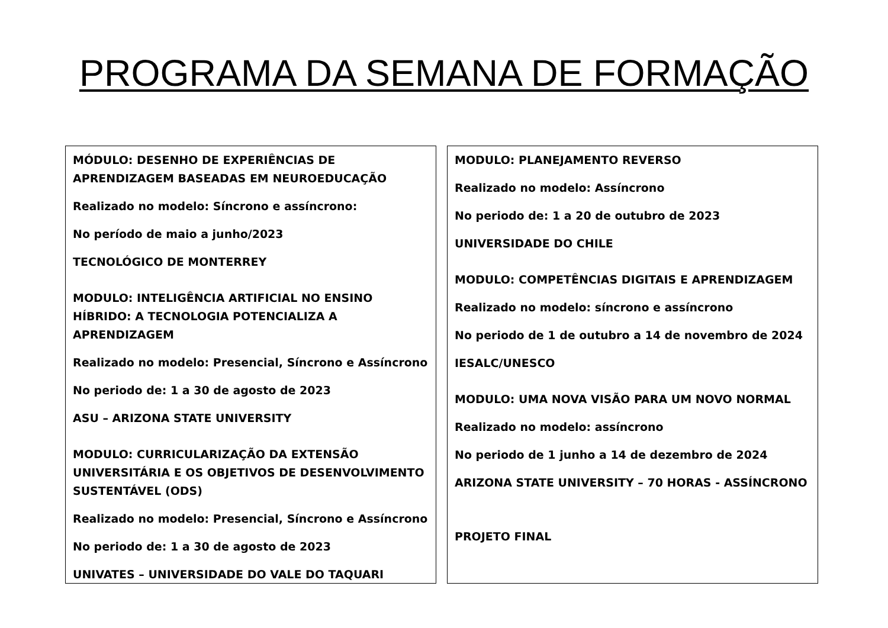PROGRAMA DA SEMANA DE FORMAÇÃO
MÓDULO: DESENHO DE EXPERIÊNCIAS DE APRENDIZAGEM BASEADAS EM NEUROEDUCAÇÃO
Realizado no modelo: Síncrono e assíncrono:
No período de maio a junho/2023
TECNOLÓGICO DE MONTERREY
MODULO: INTELIGÊNCIA ARTIFICIAL NO ENSINO HÍBRIDO: A TECNOLOGIA POTENCIALIZA A APRENDIZAGEM
Realizado no modelo: Presencial, Síncrono e Assíncrono
No periodo de: 1 a 30 de agosto de 2023
ASU – ARIZONA STATE UNIVERSITY
MODULO: CURRICULARIZAÇÃO DA EXTENSÃO UNIVERSITÁRIA E OS OBJETIVOS DE DESENVOLVIMENTO SUSTENTÁVEL (ODS)
Realizado no modelo: Presencial, Síncrono e Assíncrono
No periodo de: 1 a 30 de agosto de 2023
UNIVATES – UNIVERSIDADE DO VALE DO TAQUARI
MODULO: PLANEJAMENTO REVERSO
Realizado no modelo: Assíncrono
No periodo de: 1 a 20 de outubro de 2023
UNIVERSIDADE DO CHILE
MODULO: COMPETÊNCIAS DIGITAIS E APRENDIZAGEM
Realizado no modelo: síncrono e assíncrono
No periodo de 1 de outubro a 14 de novembro de 2024
IESALC/UNESCO
MODULO: UMA NOVA VISÃO PARA UM NOVO NORMAL
Realizado no modelo: assíncrono
No periodo de 1 junho a 14 de dezembro de 2024
ARIZONA STATE UNIVERSITY – 70 HORAS - ASSÍNCRONO
PROJETO FINAL